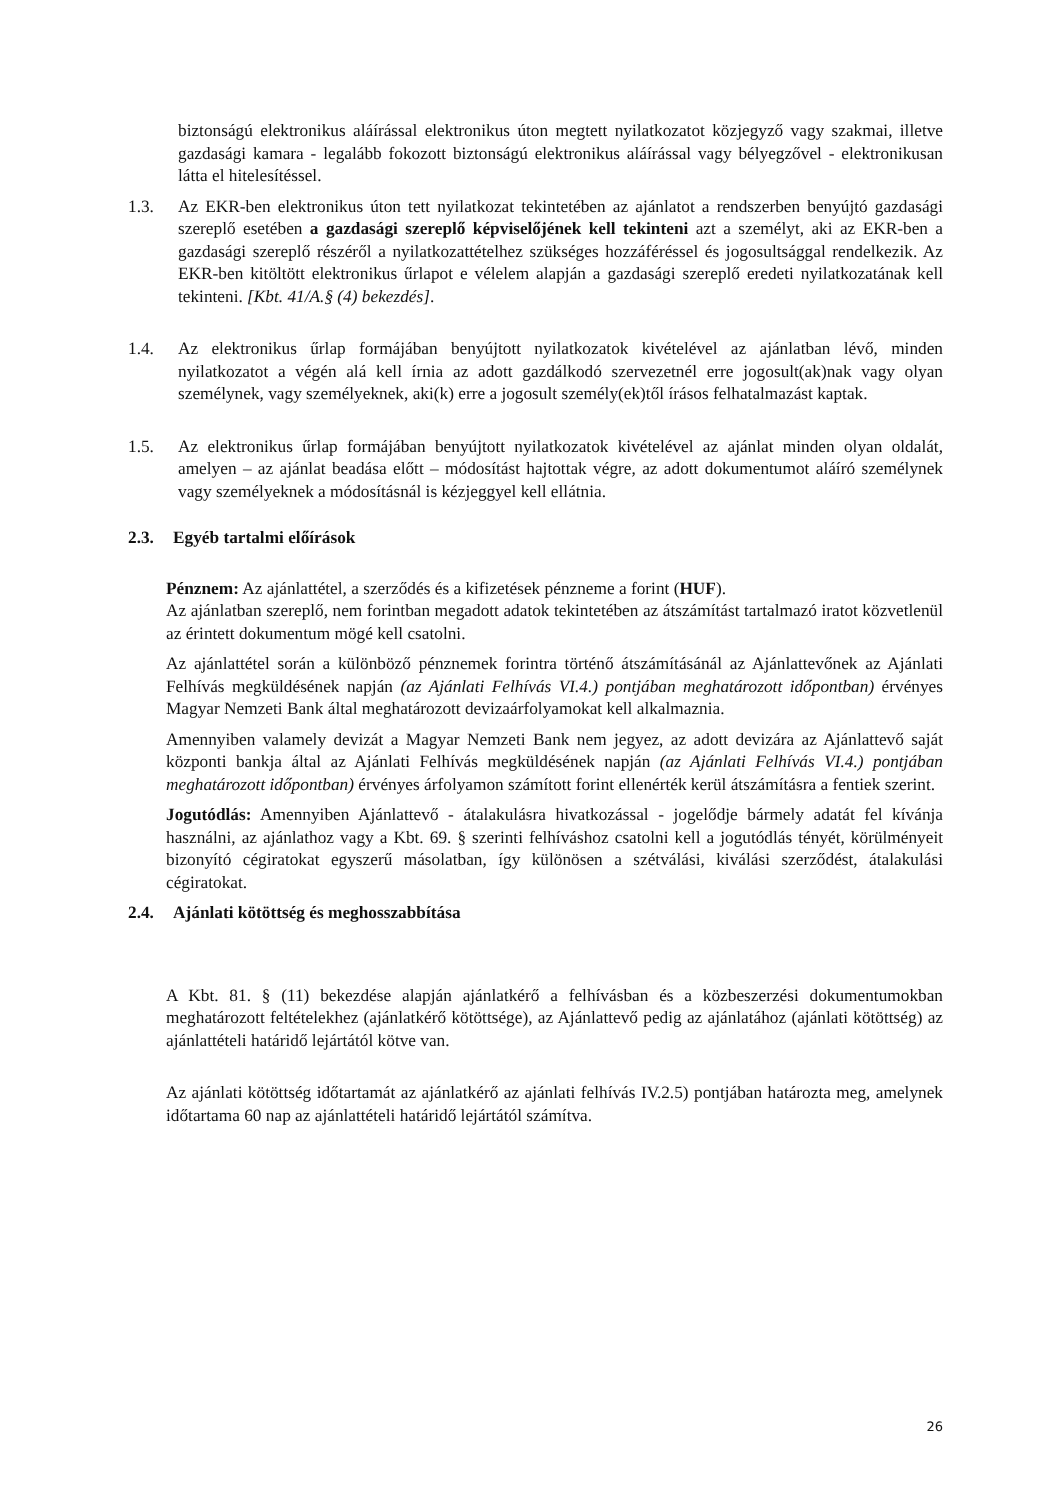biztonságú elektronikus aláírással elektronikus úton megtett nyilatkozatot közjegyző vagy szakmai, illetve gazdasági kamara - legalább fokozott biztonságú elektronikus aláírással vagy bélyegzővel - elektronikusan látta el hitelesítéssel.
1.3. Az EKR-ben elektronikus úton tett nyilatkozat tekintetében az ajánlatot a rendszerben benyújtó gazdasági szereplő esetében a gazdasági szereplő képviselőjének kell tekinteni azt a személyt, aki az EKR-ben a gazdasági szereplő részéről a nyilatkozattételhez szükséges hozzáféréssel és jogosultsággal rendelkezik. Az EKR-ben kitöltött elektronikus űrlapot e vélelem alapján a gazdasági szereplő eredeti nyilatkozatának kell tekinteni. [Kbt. 41/A.§ (4) bekezdés].
1.4. Az elektronikus űrlap formájában benyújtott nyilatkozatok kivételével az ajánlatban lévő, minden nyilatkozatot a végén alá kell írnia az adott gazdálkodó szervezetnél erre jogosult(ak)nak vagy olyan személynek, vagy személyeknek, aki(k) erre a jogosult személy(ek)től írásos felhatalmazást kaptak.
1.5. Az elektronikus űrlap formájában benyújtott nyilatkozatok kivételével az ajánlat minden olyan oldalát, amelyen – az ajánlat beadása előtt – módosítást hajtottak végre, az adott dokumentumot aláíró személynek vagy személyeknek a módosításnál is kézjeggyel kell ellátnia.
2.3. Egyéb tartalmi előírások
Pénznem: Az ajánlattétel, a szerződés és a kifizetések pénzneme a forint (HUF).
Az ajánlatban szereplő, nem forintban megadott adatok tekintetében az átszámítást tartalmazó iratot közvetlenül az érintett dokumentum mögé kell csatolni.
Az ajánlattétel során a különböző pénznemek forintra történő átszámításánál az Ajánlattevőnek az Ajánlati Felhívás megküldésének napján (az Ajánlati Felhívás VI.4.) pontjában meghatározott időpontban) érvényes Magyar Nemzeti Bank által meghatározott devizaárfolyamokat kell alkalmaznia.
Amennyiben valamely devizát a Magyar Nemzeti Bank nem jegyez, az adott devizára az Ajánlattevő saját központi bankja által az Ajánlati Felhívás megküldésének napján (az Ajánlati Felhívás VI.4.) pontjában meghatározott időpontban) érvényes árfolyamon számított forint ellenérték kerül átszámításra a fentiek szerint.
Jogutódlás: Amennyiben Ajánlattevő - átalakulásra hivatkozással - jogelődje bármely adatát fel kívánja használni, az ajánlathoz vagy a Kbt. 69. § szerinti felhíváshoz csatolni kell a jogutódlás tényét, körülményeit bizonyító cégiratokat egyszerű másolatban, így különösen a szétválási, kiválási szerződést, átalakulási cégiratokat.
2.4. Ajánlati kötöttség és meghosszabbítása
A Kbt. 81. § (11) bekezdése alapján ajánlatkérő a felhívásban és a közbeszerzési dokumentumokban meghatározott feltételekhez (ajánlatkérő kötöttsége), az Ajánlattevő pedig az ajánlatához (ajánlati kötöttség) az ajánlattételi határidő lejártától kötve van.
Az ajánlati kötöttség időtartamát az ajánlatkérő az ajánlati felhívás IV.2.5) pontjában határozta meg, amelynek időtartama 60 nap az ajánlattételi határidő lejártától számítva.
26